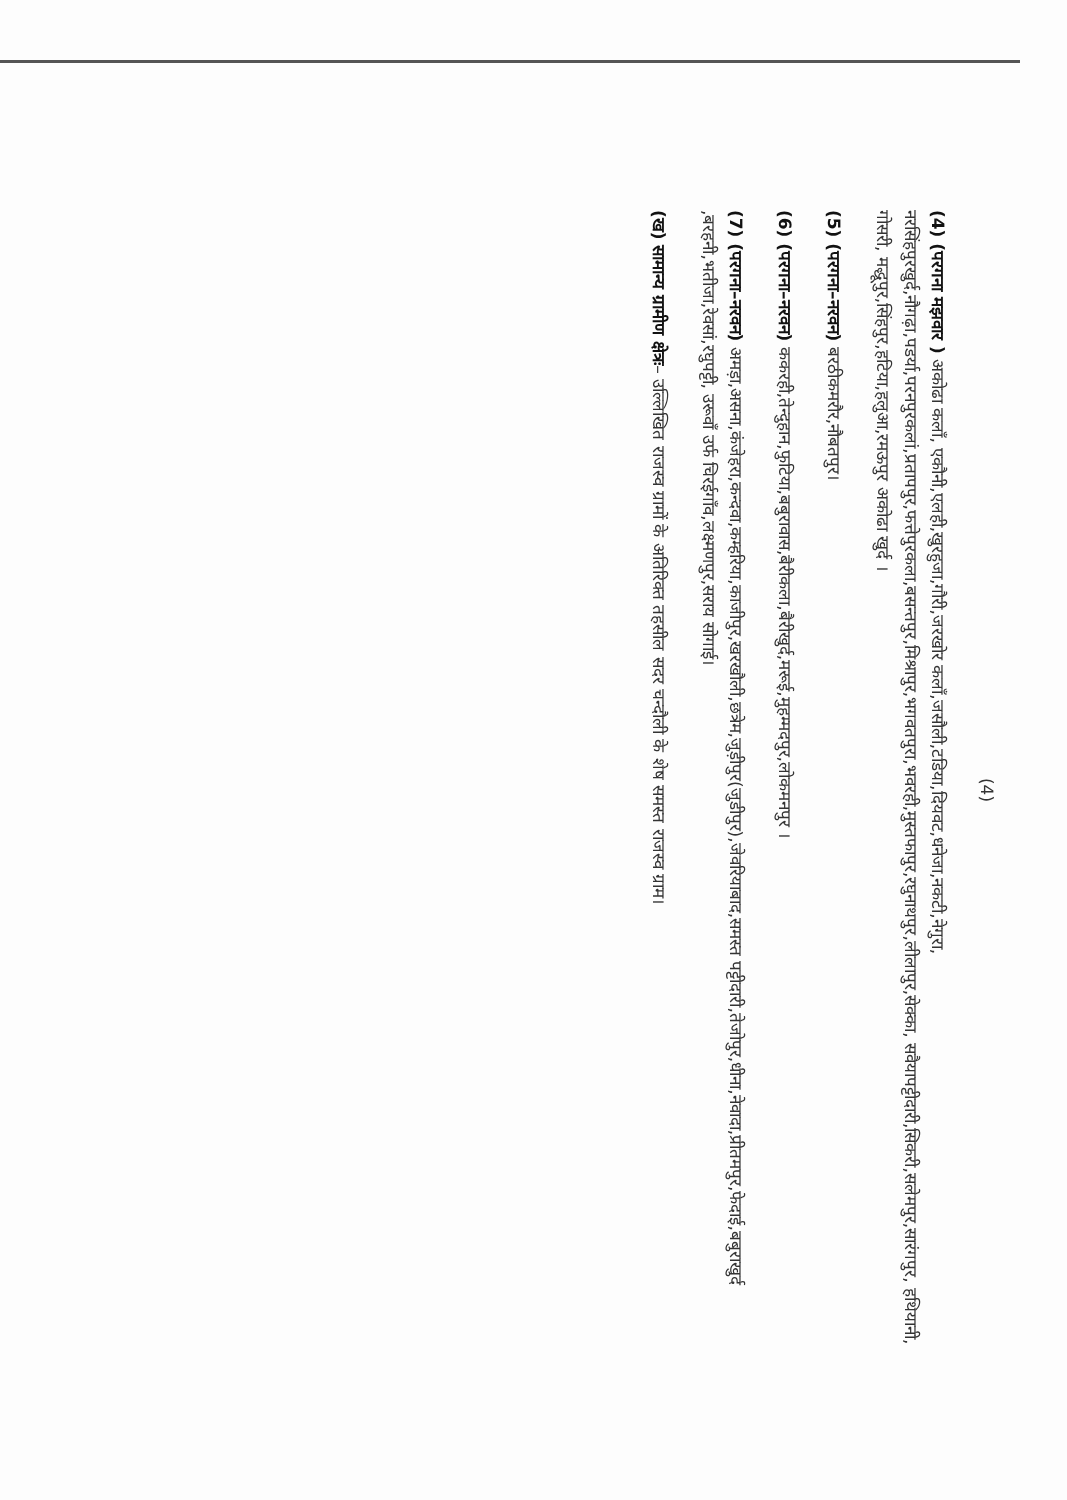(4)
(4) (परगना मझवार ) अकोढा कलाँ, एकौनी,एलही,खुरहुजा,गौरी,जरखोर कलाँ,जसौली,टडिया,दियवट,धनेजा,नकटी,नेगुरा, नरसिंहपुरखुर्द,नौगढ़ा,पडर्या,परनपुरकलां,प्रतापपुर,फत्तेपुरकला,बसन्तपुर,मिश्रापुर,भगवतपुरा,भवरही,मुस्तफापुर,रघुनाथपुर,लीलापुर,सेक्का, सवैयापट्टीदारी,सिकरी,सलेमपुर,सारंगपुर, हथियानी, गोसरी, मद्धूपुर,सिंहपुर,हटिया,हलुआ,रमऊपुर अकोढा खुर्द ।
(5) (परगना–नरवन) बरठीकमरौर,नौबतपुर।
(6) (परगना–नरवन) ककरही,तेन्दुहान,फुटिया,बबुरावास,बैरीकला,बैरीखुर्द,मरूई,मुहम्मदपुर,लोकमनपुर ।
(7) (परगना–नरवन) अमड़ा,असना,कंजेहरा,कन्दवा,कम्हरिया,काजीपुर,खरखौली,छत्रेम,जुड़ीपुर(जुडीपुर),जेवरियाबाद,समस्त पट्टीदारी,तेजोपुर,धीना,नेवादा,प्रीतमपुर,फेदाई,बबुराखुर्द ,बरहनी,भतीजा,रेवसां,रघुपट्टी, उरूवाँ उर्फ चिरईगाँव,लक्ष्मणपुर,सराय सोगाई।
(ख) सामान्य ग्रामीण क्षेत्रः– उल्लिखित राजस्व ग्रामों के अतिरिक्त तहसील सदर चन्दौली के शेष समस्त राजस्व ग्राम।